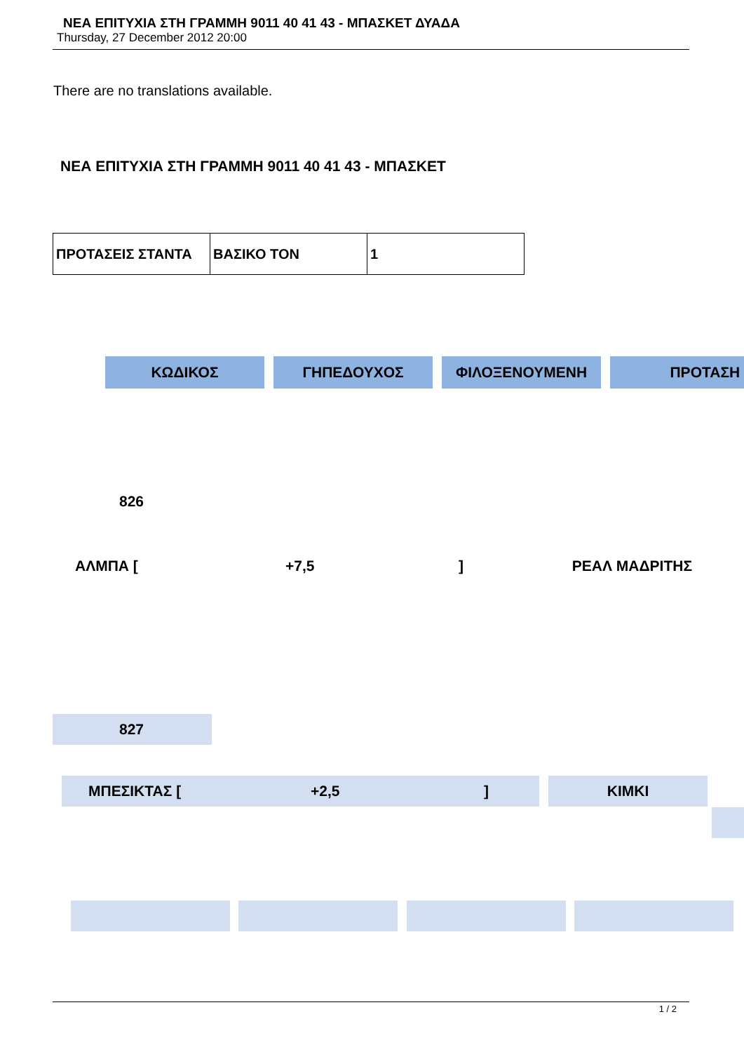ΝΕΑ ΕΠΙΤΥΧΙΑ ΣΤΗ ΓΡΑΜΜΗ 9011 40 41 43 - ΜΠΑΣΚΕΤ ΔΥΑΔΑ
Thursday, 27 December 2012 20:00
There are no translations available.
ΝΕΑ ΕΠΙΤΥΧΙΑ ΣΤΗ ΓΡΑΜΜΗ 9011 40 41 43 - ΜΠΑΣΚΕΤ
| ΠΡΟΤΑΣΕΙΣ ΣΤΑΝΤΑ | ΒΑΣΙΚΟ ΤΟΝ | 1 |
ΚΩΔΙΚΟΣ ΓΗΠΕΔΟΥΧΟΣ ΦΙΛΟΞΕΝΟΥΜΕΝΗ ΠΡΟΤΑΣΗ
826
ΑΛΜΠΑ [+7,5] ΡΕΑΛ ΜΑΔΡΙΤΗΣ
827
ΜΠΕΣΙΚΤΑΣ [+2,5] ΚΙΜΚΙ
1 / 2